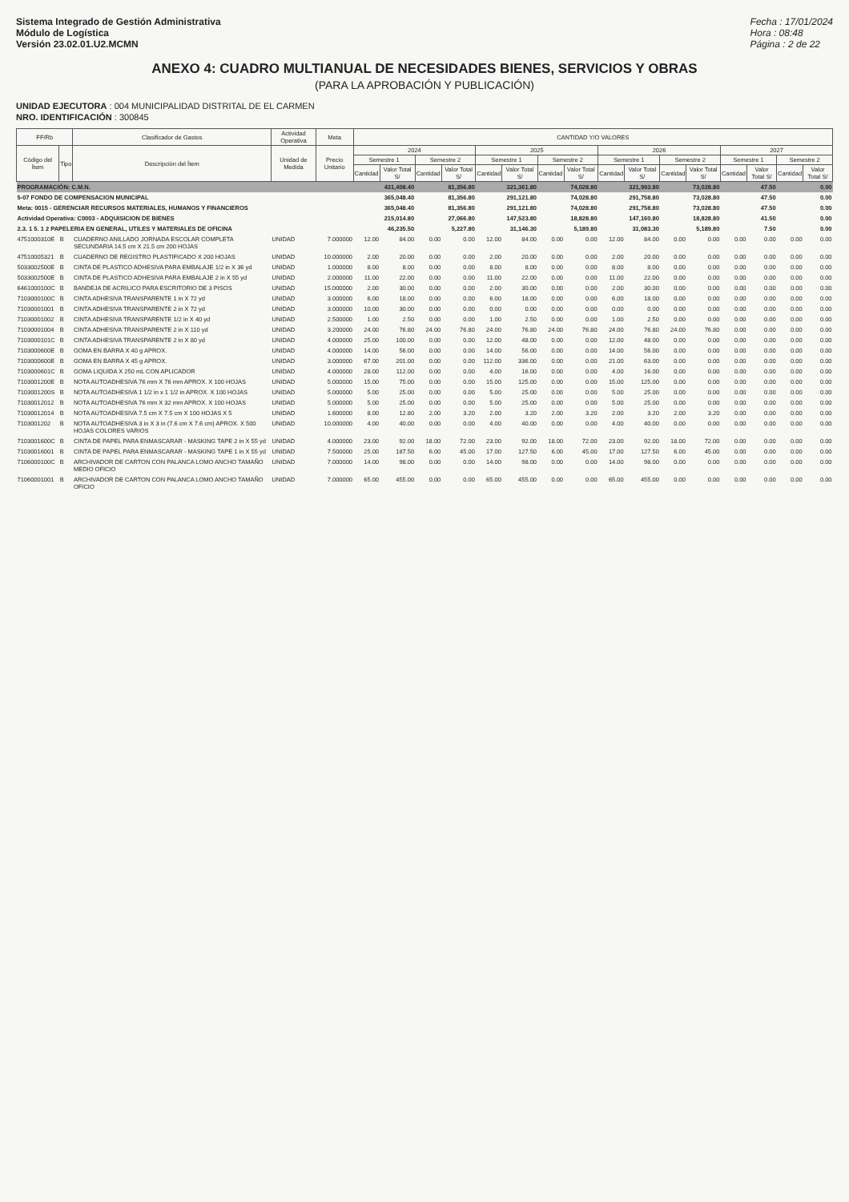Sistema Integrado de Gestión Administrativa
Módulo de Logística
Versión 23.02.01.U2.MCMN
Fecha : 17/01/2024
Hora : 08:48
Página : 2 de 22
ANEXO 4: CUADRO MULTIANUAL DE NECESIDADES BIENES, SERVICIOS Y OBRAS
(PARA LA APROBACIÓN Y PUBLICACIÓN)
UNIDAD EJECUTORA : 004 MUNICIPALIDAD DISTRITAL DE EL CARMEN
NRO. IDENTIFICACIÓN : 300845
| FF/Rb | | Clasificador de Gastos | Actividad Operativa | Meta | CANTIDAD Y/O VALORES | | | | | | | | | | | | | | | |
| --- | --- | --- | --- | --- | --- | --- | --- | --- | --- | --- | --- | --- | --- | --- | --- | --- | --- | --- | --- | --- |
| Código del Ítem | Tipo | Descripción del Ítem | Unidad de Medida | Precio Unitario | 2024 | | | | 2025 | | | | 2026 | | | | 2027 | | | |
| | | | | | Semestre 1 | | Semestre 2 | | Semestre 1 | | Semestre 2 | | Semestre 1 | | Semestre 2 | | Semestre 1 | | Semestre 2 | |
| | | | | | Cantidad | Valor Total S/ | Cantidad | Valor Total S/ | Cantidad | Valor Total S/ | Cantidad | Valor Total S/ | Cantidad | Valor Total S/ | Cantidad | Valor Total S/ | Cantidad | Valor Total S/ | Cantidad | Valor Total S/ |
| PROGRAMACIÓN: C.M.N. | | | | | | 431,408.40 | | 81,356.80 | | 321,361.80 | | 74,028.80 | | 321,993.80 | | 73,028.80 | | 47.50 | | 0.00 |
| 5-07 FONDO DE COMPENSACION MUNICIPAL | | | | | | 365,048.40 | | 81,356.80 | | 291,121.80 | | 74,028.80 | | 291,758.80 | | 73,028.80 | | 47.50 | | 0.00 |
| Meta: 0015 - GERENCIAR RECURSOS MATERIALES, HUMANOS Y FINANCIEROS | | | | | | 365,048.40 | | 81,356.80 | | 291,121.80 | | 74,028.80 | | 291,758.80 | | 73,028.80 | | 47.50 | | 0.00 |
| Actividad Operativa: C0003 - ADQUISICION DE BIENES | | | | | | 215,014.80 | | 27,066.80 | | 147,523.80 | | 18,828.80 | | 147,160.80 | | 18,828.80 | | 41.50 | | 0.00 |
| 2.3. 1 5. 1 2 PAPELERIA EN GENERAL, UTILES Y MATERIALES DE OFICINA | | | | | | 46,235.50 | | 5,227.80 | | 31,146.30 | | 5,189.80 | | 31,083.30 | | 5,189.80 | | 7.50 | | 0.00 |
| 4751000310E | B | CUADERNO ANILLADO JORNADA ESCOLAR COMPLETA SECUNDARIA 14.5 cm X 21.5 cm 200 HOJAS | UNIDAD | 7.000000 | 12.00 | 84.00 | 0.00 | 0.00 | 12.00 | 84.00 | 0.00 | 0.00 | 12.00 | 84.00 | 0.00 | 0.00 | 0.00 | 0.00 | 0.00 | 0.00 |
| 47510005321 | B | CUADERNO DE REGISTRO PLASTIFICADO X 200 HOJAS | UNIDAD | 10.000000 | 2.00 | 20.00 | 0.00 | 0.00 | 2.00 | 20.00 | 0.00 | 0.00 | 2.00 | 20.00 | 0.00 | 0.00 | 0.00 | 0.00 | 0.00 | 0.00 |
| 5033002500E | B | CINTA DE PLASTICO ADHESIVA PARA EMBALAJE 1/2 in X 36 yd | UNIDAD | 1.000000 | 8.00 | 8.00 | 0.00 | 0.00 | 8.00 | 8.00 | 0.00 | 0.00 | 8.00 | 8.00 | 0.00 | 0.00 | 0.00 | 0.00 | 0.00 | 0.00 |
| 5033002500E | B | CINTA DE PLASTICO ADHESIVA PARA EMBALAJE 2 in X 55 yd | UNIDAD | 2.000000 | 11.00 | 22.00 | 0.00 | 0.00 | 11.00 | 22.00 | 0.00 | 0.00 | 11.00 | 22.00 | 0.00 | 0.00 | 0.00 | 0.00 | 0.00 | 0.00 |
| 6461000100C | B | BANDEJA DE ACRILICO PARA ESCRITORIO DE 3 PISOS | UNIDAD | 15.000000 | 2.00 | 30.00 | 0.00 | 0.00 | 2.00 | 30.00 | 0.00 | 0.00 | 2.00 | 30.00 | 0.00 | 0.00 | 0.00 | 0.00 | 0.00 | 0.00 |
| 7103000100C | B | CINTA ADHESIVA TRANSPARENTE 1 in X 72 yd | UNIDAD | 3.000000 | 6.00 | 18.00 | 0.00 | 0.00 | 6.00 | 18.00 | 0.00 | 0.00 | 6.00 | 18.00 | 0.00 | 0.00 | 0.00 | 0.00 | 0.00 | 0.00 |
| 71030001001 | B | CINTA ADHESIVA TRANSPARENTE 2 in X 72 yd | UNIDAD | 3.000000 | 10.00 | 30.00 | 0.00 | 0.00 | 0.00 | 0.00 | 0.00 | 0.00 | 0.00 | 0.00 | 0.00 | 0.00 | 0.00 | 0.00 | 0.00 | 0.00 |
| 71030001002 | B | CINTA ADHESIVA TRANSPARENTE 1/2 in X 40 yd | UNIDAD | 2.500000 | 1.00 | 2.50 | 0.00 | 0.00 | 1.00 | 2.50 | 0.00 | 0.00 | 1.00 | 2.50 | 0.00 | 0.00 | 0.00 | 0.00 | 0.00 | 0.00 |
| 71030001004 | B | CINTA ADHESIVA TRANSPARENTE 2 in X 110 yd | UNIDAD | 3.200000 | 24.00 | 76.80 | 24.00 | 76.80 | 24.00 | 76.80 | 24.00 | 76.80 | 24.00 | 76.80 | 24.00 | 76.80 | 0.00 | 0.00 | 0.00 | 0.00 |
| 7103000101C | B | CINTA ADHESIVA TRANSPARENTE 2 in X 80 yd | UNIDAD | 4.000000 | 25.00 | 100.00 | 0.00 | 0.00 | 12.00 | 48.00 | 0.00 | 0.00 | 12.00 | 48.00 | 0.00 | 0.00 | 0.00 | 0.00 | 0.00 | 0.00 |
| 7103000600E | B | GOMA EN BARRA X 40 g APROX. | UNIDAD | 4.000000 | 14.00 | 56.00 | 0.00 | 0.00 | 14.00 | 56.00 | 0.00 | 0.00 | 14.00 | 56.00 | 0.00 | 0.00 | 0.00 | 0.00 | 0.00 | 0.00 |
| 7103000600E | B | GOMA EN BARRA X 45 g APROX. | UNIDAD | 3.000000 | 67.00 | 201.00 | 0.00 | 0.00 | 112.00 | 336.00 | 0.00 | 0.00 | 21.00 | 63.00 | 0.00 | 0.00 | 0.00 | 0.00 | 0.00 | 0.00 |
| 7103000601C | B | GOMA LIQUIDA X 250 mL CON APLICADOR | UNIDAD | 4.000000 | 28.00 | 112.00 | 0.00 | 0.00 | 4.00 | 16.00 | 0.00 | 0.00 | 4.00 | 16.00 | 0.00 | 0.00 | 0.00 | 0.00 | 0.00 | 0.00 |
| 7103001200E | B | NOTA AUTOADHESIVA 76 mm X 76 mm APROX. X 100 HOJAS | UNIDAD | 5.000000 | 15.00 | 75.00 | 0.00 | 0.00 | 15.00 | 125.00 | 0.00 | 0.00 | 15.00 | 125.00 | 0.00 | 0.00 | 0.00 | 0.00 | 0.00 | 0.00 |
| 7103001200S | B | NOTA AUTOADHESIVA 1 1/2 in x 1 1/2 in APROX. X 100 HOJAS | UNIDAD | 5.000000 | 5.00 | 25.00 | 0.00 | 0.00 | 5.00 | 25.00 | 0.00 | 0.00 | 5.00 | 25.00 | 0.00 | 0.00 | 0.00 | 0.00 | 0.00 | 0.00 |
| 71030012012 | B | NOTA AUTOADHESIVA 76 mm X 32 mm APROX. X 100 HOJAS | UNIDAD | 5.000000 | 5.00 | 25.00 | 0.00 | 0.00 | 5.00 | 25.00 | 0.00 | 0.00 | 5.00 | 25.00 | 0.00 | 0.00 | 0.00 | 0.00 | 0.00 | 0.00 |
| 71030012014 | B | NOTA AUTOADHESIVA 7.5 cm X 7.5 cm X 100 HOJAS X 5 | UNIDAD | 1.600000 | 8.00 | 12.80 | 2.00 | 3.20 | 2.00 | 3.20 | 2.00 | 3.20 | 2.00 | 3.20 | 2.00 | 3.20 | 0.00 | 0.00 | 0.00 | 0.00 |
| 7103001202 | B | NOTA AUTOADHESIVA 3 in X 3 in (7.6 cm X 7.6 cm) APROX. X 500 HOJAS COLORES VARIOS | UNIDAD | 10.000000 | 4.00 | 40.00 | 0.00 | 0.00 | 4.00 | 40.00 | 0.00 | 0.00 | 4.00 | 40.00 | 0.00 | 0.00 | 0.00 | 0.00 | 0.00 | 0.00 |
| 7103001600C | B | CINTA DE PAPEL PARA ENMASCARAR - MASKING TAPE 2 in X 55 yd | UNIDAD | 4.000000 | 23.00 | 92.00 | 18.00 | 72.00 | 23.00 | 92.00 | 18.00 | 72.00 | 23.00 | 92.00 | 18.00 | 72.00 | 0.00 | 0.00 | 0.00 | 0.00 |
| 71030016001 | B | CINTA DE PAPEL PARA ENMASCARAR - MASKING TAPE 1 in X 55 yd | UNIDAD | 7.500000 | 25.00 | 187.50 | 6.00 | 45.00 | 17.00 | 127.50 | 6.00 | 45.00 | 17.00 | 127.50 | 6.00 | 45.00 | 0.00 | 0.00 | 0.00 | 0.00 |
| 7106000100C | B | ARCHIVADOR DE CARTON CON PALANCA LOMO ANCHO TAMAÑO MEDIO OFICIO | UNIDAD | 7.000000 | 14.00 | 98.00 | 0.00 | 0.00 | 14.00 | 98.00 | 0.00 | 0.00 | 14.00 | 98.00 | 0.00 | 0.00 | 0.00 | 0.00 | 0.00 | 0.00 |
| 71060001001 | B | ARCHIVADOR DE CARTON CON PALANCA LOMO ANCHO TAMAÑO OFICIO | UNIDAD | 7.000000 | 65.00 | 455.00 | 0.00 | 0.00 | 65.00 | 455.00 | 0.00 | 0.00 | 65.00 | 455.00 | 0.00 | 0.00 | 0.00 | 0.00 | 0.00 | 0.00 |